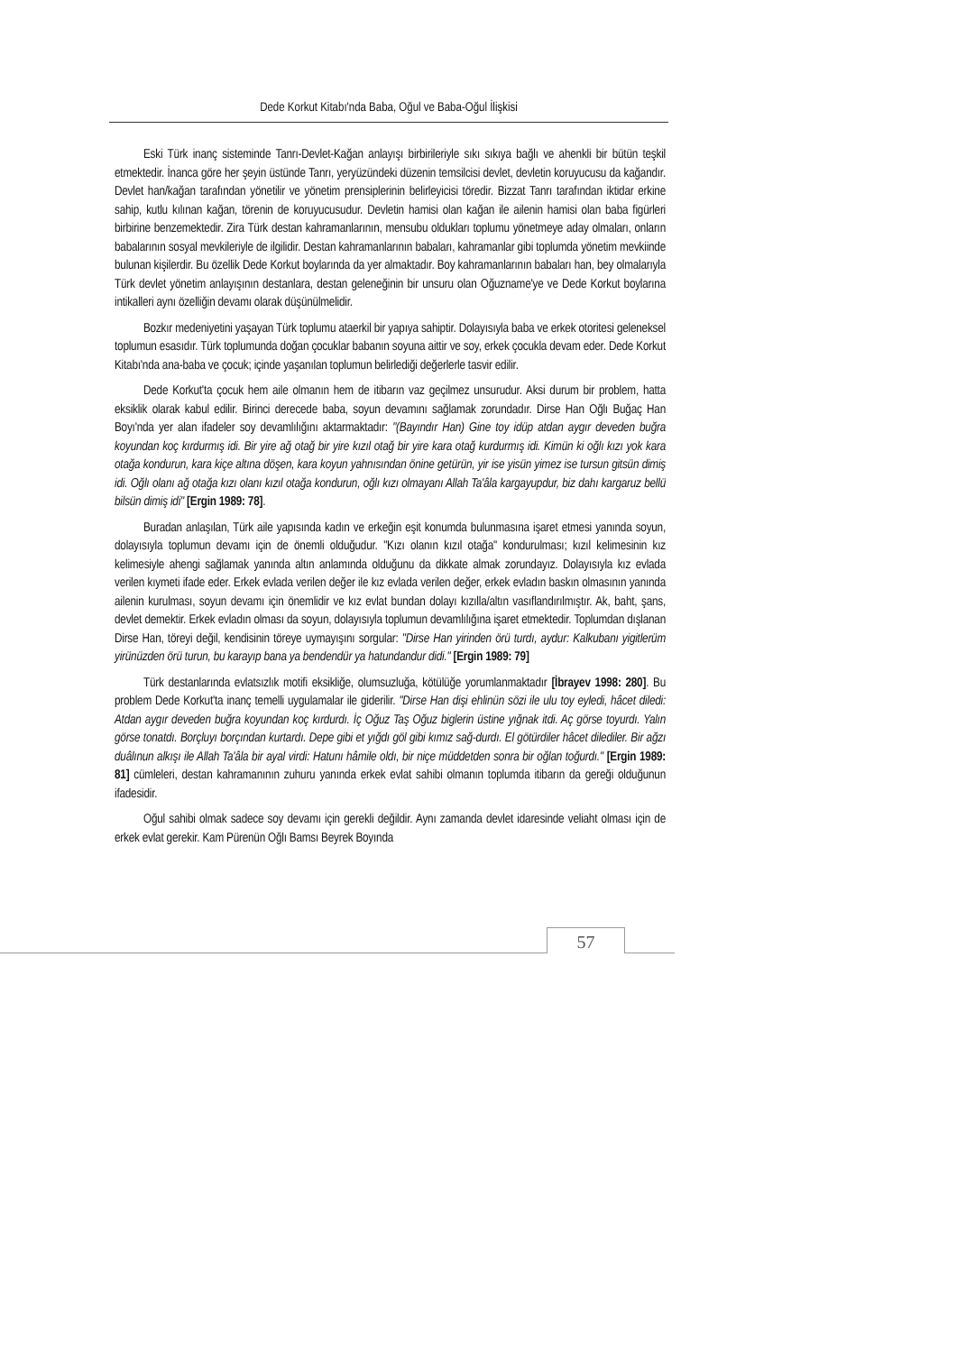Dede Korkut Kitabı'nda Baba, Oğul ve Baba-Oğul İlişkisi
Eski Türk inanç sisteminde Tanrı-Devlet-Kağan anlayışı birbirileriyle sıkı sıkıya bağlı ve ahenkli bir bütün teşkil etmektedir. İnanca göre her şeyin üstünde Tanrı, yeryüzündeki düzenin temsilcisi devlet, devletin koruyucusu da kağandır. Devlet han/kağan tarafından yönetilir ve yönetim prensiplerinin belirleyicisi töredir. Bizzat Tanrı tarafından iktidar erkine sahip, kutlu kılınan kağan, törenin de koruyucusudur. Devletin hamisi olan kağan ile ailenin hamisi olan baba figürleri birbirine benzemektedir. Zira Türk destan kahramanlarının, mensubu oldukları toplumu yönetmeye aday olmaları, onların babalarının sosyal mevkileriyle de ilgilidir. Destan kahramanlarının babaları, kahramanlar gibi toplumda yönetim mevkiinde bulunan kişilerdir. Bu özellik Dede Korkut boylarında da yer almaktadır. Boy kahramanlarının babaları han, bey olmalarıyla Türk devlet yönetim anlayışının destanlara, destan geleneğinin bir unsuru olan Oğuzname'ye ve Dede Korkut boylarına intikalleri aynı özelliğin devamı olarak düşünülmelidir.
Bozkır medeniyetini yaşayan Türk toplumu ataerkil bir yapıya sahiptir. Dolayısıyla baba ve erkek otoritesi geleneksel toplumun esasıdır. Türk toplumunda doğan çocuklar babanın soyuna aittir ve soy, erkek çocukla devam eder. Dede Korkut Kitabı'nda ana-baba ve çocuk; içinde yaşanılan toplumun belirlediği değerlerle tasvir edilir.
Dede Korkut'ta çocuk hem aile olmanın hem de itibarın vaz geçilmez unsurudur. Aksi durum bir problem, hatta eksiklik olarak kabul edilir. Birinci derecede baba, soyun devamını sağlamak zorundadır. Dirse Han Oğlı Buğaç Han Boyı'nda yer alan ifadeler soy devamlılığını aktarmaktadır: "(Bayındır Han) Gine toy idüp atdan aygır deveden buğra koyundan koç kırdurmış idi. Bir yire ağ otağ bir yire kızıl otağ bir yire kara otağ kurdurmış idi. Kimün ki oğlı kızı yok kara otağa kondurun, kara kiçe altına döşen, kara koyun yahnısından önine getürün, yir ise yisün yimez ise tursun gitsün dimiş idi. Oğlı olanı ağ otağa kızı olanı kızıl otağa kondurun, oğlı kızı olmayanı Allah Ta'âla kargayupdur, biz dahı kargaruz bellü bilsün dimiş idi" [Ergin 1989: 78].
Buradan anlaşılan, Türk aile yapısında kadın ve erkeğin eşit konumda bulunmasına işaret etmesi yanında soyun, dolayısıyla toplumun devamı için de önemli olduğudur. "Kızı olanın kızıl otağa" kondurulması; kızıl kelimesinin kız kelimesiyle ahengi sağlamak yanında altın anlamında olduğunu da dikkate almak zorundayız. Dolayısıyla kız evlada verilen kıymeti ifade eder. Erkek evlada verilen değer ile kız evlada verilen değer, erkek evladın baskın olmasının yanında ailenin kurulması, soyun devamı için önemlidir ve kız evlat bundan dolayı kızılla/altın vasıflandırılmıştır. Ak, baht, şans, devlet demektir. Erkek evladın olması da soyun, dolayısıyla toplumun devamlılığına işaret etmektedir. Toplumdan dışlanan Dirse Han, töreyi değil, kendisinin töreye uymayışını sorgular: "Dirse Han yirinden örü turdı, aydur: Kalkubanı yigitlerüm yirünüzden örü turun, bu karayıp bana ya bendendür ya hatundandur didi." [Ergin 1989: 79]
Türk destanlarında evlatsızlık motifi eksikliğe, olumsuzluğa, kötülüğe yorumlanmaktadır [İbrayev 1998: 280]. Bu problem Dede Korkut'ta inanç temelli uygulamalar ile giderilir. "Dirse Han dişi ehlinün sözi ile ulu toy eyledi, hâcet diledi: Atdan aygır deveden buğra koyundan koç kırdurdı. İç Oğuz Taş Oğuz biglerin üstine yığnak itdi. Aç görse toyurdı. Yalın görse tonatdı. Borçluyı borçından kurtardı. Depe gibi et yığdı göl gibi kımız sağ-durdı. El götürdiler hâcet dilediler. Bir ağzı duâlınun alkışı ile Allah Ta'âla bir ayal virdi: Hatunı hâmile oldı, bir niçe müddetden sonra bir oğlan toğurdı." [Ergin 1989: 81] cümleleri, destan kahramanının zuhuru yanında erkek evlat sahibi olmanın toplumda itibarın da gereği olduğunun ifadesidir.
Oğul sahibi olmak sadece soy devamı için gerekli değildir. Aynı zamanda devlet idaresinde veliaht olması için de erkek evlat gerekir. Kam Pürenün Oğlı Bamsı Beyrek Boyında
57